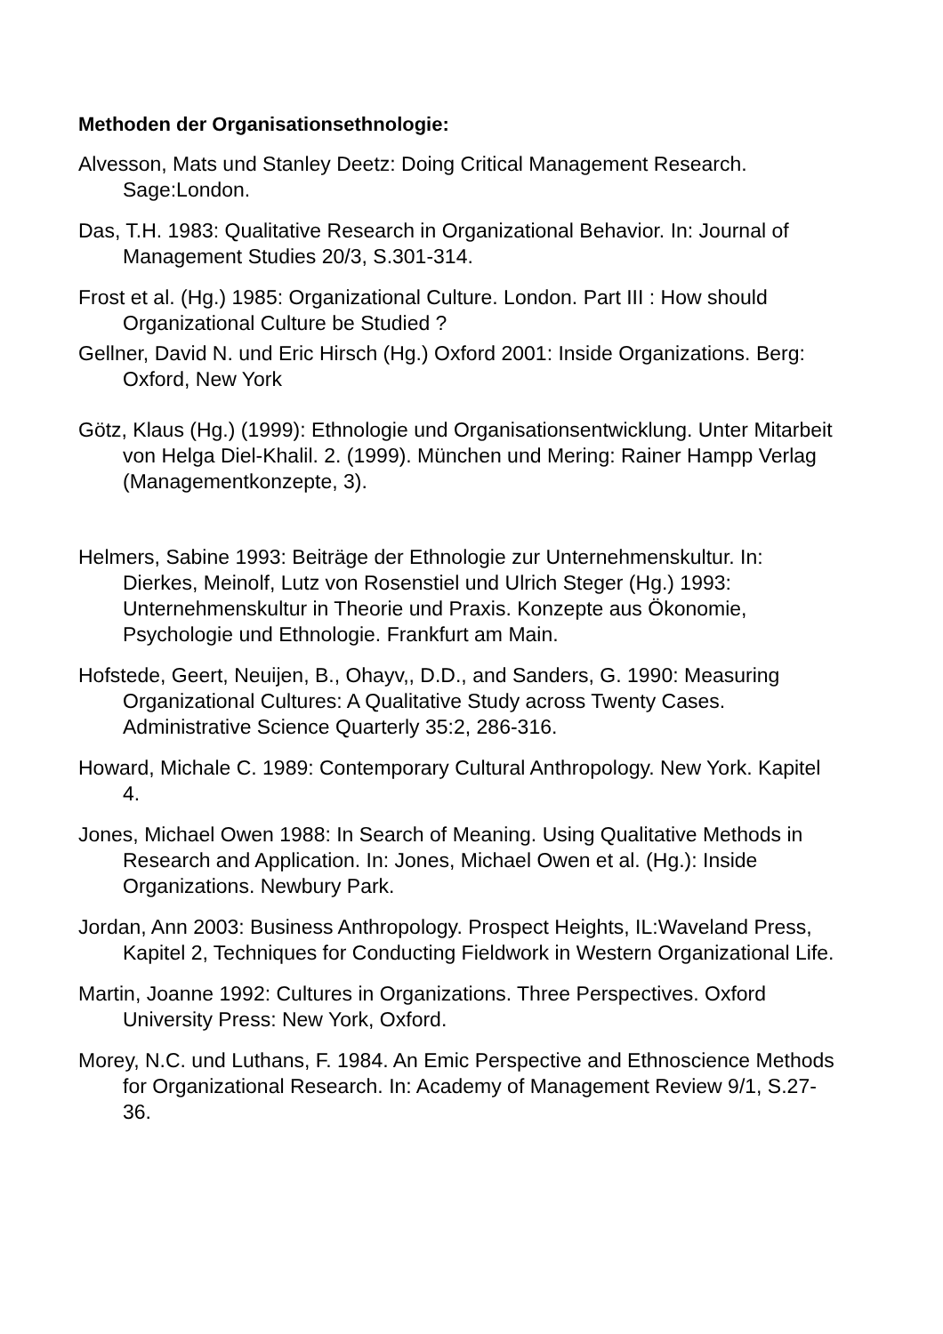Methoden der Organisationsethnologie:
Alvesson, Mats und Stanley Deetz: Doing Critical Management Research. Sage:London.
Das, T.H. 1983: Qualitative Research in Organizational Behavior. In: Journal of Management Studies 20/3, S.301-314.
Frost et al. (Hg.) 1985: Organizational Culture. London. Part III : How should Organizational Culture be Studied ?
Gellner, David N. und Eric Hirsch (Hg.) Oxford 2001: Inside Organizations. Berg: Oxford, New York
Götz, Klaus (Hg.) (1999): Ethnologie und Organisationsentwicklung. Unter Mitarbeit von Helga Diel-Khalil. 2. (1999). München und Mering: Rainer Hampp Verlag (Managementkonzepte, 3).
Helmers, Sabine 1993: Beiträge der Ethnologie zur Unternehmenskultur. In: Dierkes, Meinolf, Lutz von Rosenstiel und Ulrich Steger (Hg.) 1993: Unternehmenskultur in Theorie und Praxis. Konzepte aus Ökonomie, Psychologie und Ethnologie. Frankfurt am Main.
Hofstede, Geert, Neuijen, B., Ohayv,, D.D., and Sanders, G. 1990: Measuring Organizational Cultures: A Qualitative Study across Twenty Cases. Administrative Science Quarterly 35:2, 286-316.
Howard, Michale C. 1989: Contemporary Cultural Anthropology. New York. Kapitel 4.
Jones, Michael Owen 1988: In Search of Meaning. Using Qualitative Methods in Research and Application. In: Jones, Michael Owen et al. (Hg.): Inside Organizations. Newbury Park.
Jordan, Ann 2003: Business Anthropology. Prospect Heights, IL:Waveland Press, Kapitel 2, Techniques for Conducting Fieldwork in Western Organizational Life.
Martin, Joanne 1992: Cultures in Organizations. Three Perspectives. Oxford University Press: New York, Oxford.
Morey, N.C. und Luthans, F. 1984. An Emic Perspective and Ethnoscience Methods for Organizational Research. In: Academy of Management Review 9/1, S.27-36.